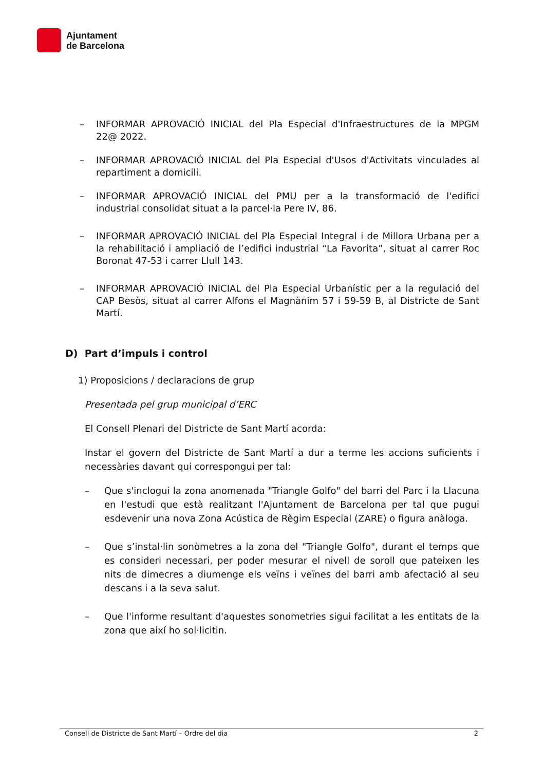Ajuntament
de Barcelona
– INFORMAR APROVACIÓ INICIAL del Pla Especial d'Infraestructures de la MPGM 22@ 2022.
– INFORMAR APROVACIÓ INICIAL del Pla Especial d'Usos d'Activitats vinculades al repartiment a domicili.
– INFORMAR APROVACIÓ INICIAL del PMU per a la transformació de l'edifici industrial consolidat situat a la parcel·la Pere IV, 86.
– INFORMAR APROVACIÓ INICIAL del Pla Especial Integral i de Millora Urbana per a la rehabilitació i ampliació de l’edifici industrial “La Favorita”, situat al carrer Roc Boronat 47-53 i carrer Llull 143.
– INFORMAR APROVACIÓ INICIAL del Pla Especial Urbanístic per a la regulació del CAP Besòs, situat al carrer Alfons el Magnànim 57 i 59-59 B, al Districte de Sant Martí.
D) Part d’impuls i control
1) Proposicions / declaracions de grup
Presentada pel grup municipal d’ERC
El Consell Plenari del Districte de Sant Martí acorda:
Instar el govern del Districte de Sant Martí a dur a terme les accions suficients i necessàries davant qui correspongui per tal:
– Que s'inclogui la zona anomenada "Triangle Golfo" del barri del Parc i la Llacuna en l'estudi que està realitzant l'Ajuntament de Barcelona per tal que pugui esdevenir una nova Zona Acústica de Règim Especial (ZARE) o figura anàloga.
– Que s’instal·lin sonòmetres a la zona del "Triangle Golfo", durant el temps que es consideri necessari, per poder mesurar el nivell de soroll que pateixen les nits de dimecres a diumenge els veïns i veïnes del barri amb afectació al seu descans i a la seva salut.
– Que l'informe resultant d'aquestes sonometries sigui facilitat a les entitats de la zona que així ho sol·licitin.
Consell de Districte de Sant Martí – Ordre del dia 2